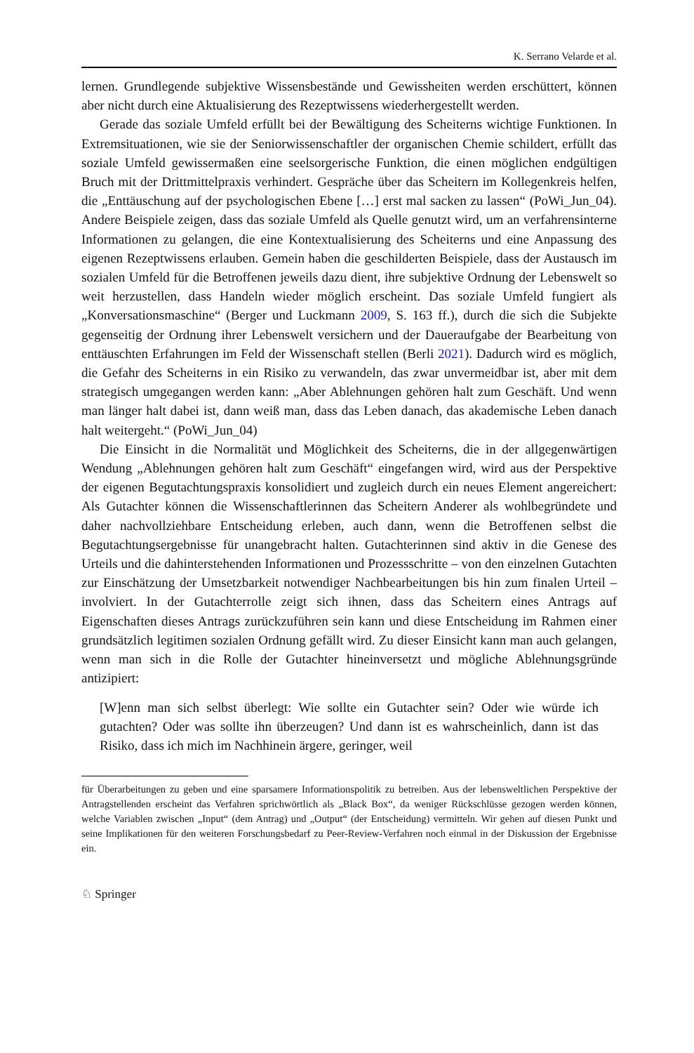K. Serrano Velarde et al.
lernen. Grundlegende subjektive Wissensbestände und Gewissheiten werden erschüttert, können aber nicht durch eine Aktualisierung des Rezeptwissens wiederhergestellt werden.
Gerade das soziale Umfeld erfüllt bei der Bewältigung des Scheiterns wichtige Funktionen. In Extremsituationen, wie sie der Seniorwissenschaftler der organischen Chemie schildert, erfüllt das soziale Umfeld gewissermaßen eine seelsorgerische Funktion, die einen möglichen endgültigen Bruch mit der Drittmittelpraxis verhindert. Gespräche über das Scheitern im Kollegenkreis helfen, die „Enttäuschung auf der psychologischen Ebene […] erst mal sacken zu lassen“ (PoWi_Jun_04). Andere Beispiele zeigen, dass das soziale Umfeld als Quelle genutzt wird, um an verfahrensinterne Informationen zu gelangen, die eine Kontextualisierung des Scheiterns und eine Anpassung des eigenen Rezeptwissens erlauben. Gemein haben die geschilderten Beispiele, dass der Austausch im sozialen Umfeld für die Betroffenen jeweils dazu dient, ihre subjektive Ordnung der Lebenswelt so weit herzustellen, dass Handeln wieder möglich erscheint. Das soziale Umfeld fungiert als „Konversationsmaschine“ (Berger und Luckmann 2009, S. 163 ff.), durch die sich die Subjekte gegenseitig der Ordnung ihrer Lebenswelt versichern und der Daueraufgabe der Bearbeitung von enttäuschten Erfahrungen im Feld der Wissenschaft stellen (Berli 2021). Dadurch wird es möglich, die Gefahr des Scheiterns in ein Risiko zu verwandeln, das zwar unvermeidbar ist, aber mit dem strategisch umgegangen werden kann: „Aber Ablehnungen gehören halt zum Geschäft. Und wenn man länger halt dabei ist, dann weiß man, dass das Leben danach, das akademische Leben danach halt weitergeht.“ (PoWi_Jun_04)
Die Einsicht in die Normalität und Möglichkeit des Scheiterns, die in der allgegenwärtigen Wendung „Ablehnungen gehören halt zum Geschäft“ eingefangen wird, wird aus der Perspektive der eigenen Begutachtungspraxis konsolidiert und zugleich durch ein neues Element angereichert: Als Gutachter können die Wissenschaftlerinnen das Scheitern Anderer als wohlbegründete und daher nachvollziehbare Entscheidung erleben, auch dann, wenn die Betroffenen selbst die Begutachtungsergebnisse für unangebracht halten. Gutachterinnen sind aktiv in die Genese des Urteils und die dahinterstehenden Informationen und Prozessschritte – von den einzelnen Gutachten zur Einschätzung der Umsetzbarkeit notwendiger Nachbearbeitungen bis hin zum finalen Urteil – involviert. In der Gutachterrolle zeigt sich ihnen, dass das Scheitern eines Antrags auf Eigenschaften dieses Antrags zurückzuführen sein kann und diese Entscheidung im Rahmen einer grundsätzlich legitimen sozialen Ordnung gefällt wird. Zu dieser Einsicht kann man auch gelangen, wenn man sich in die Rolle der Gutachter hineinversetzt und mögliche Ablehnungsgründe antizipiert:
[W]enn man sich selbst überlegt: Wie sollte ein Gutachter sein? Oder wie würde ich gutachten? Oder was sollte ihn überzeugen? Und dann ist es wahrscheinlich, dann ist das Risiko, dass ich mich im Nachhinein ärgere, geringer, weil
für Überarbeitungen zu geben und eine sparsamere Informationspolitik zu betreiben. Aus der lebensweltlichen Perspektive der Antragstellenden erscheint das Verfahren sprichwörtlich als „Black Box“, da weniger Rückschlüsse gezogen werden können, welche Variablen zwischen „Input“ (dem Antrag) und „Output“ (der Entscheidung) vermitteln. Wir gehen auf diesen Punkt und seine Implikationen für den weiteren Forschungsbedarf zu Peer-Review-Verfahren noch einmal in der Diskussion der Ergebnisse ein.
♘ Springer